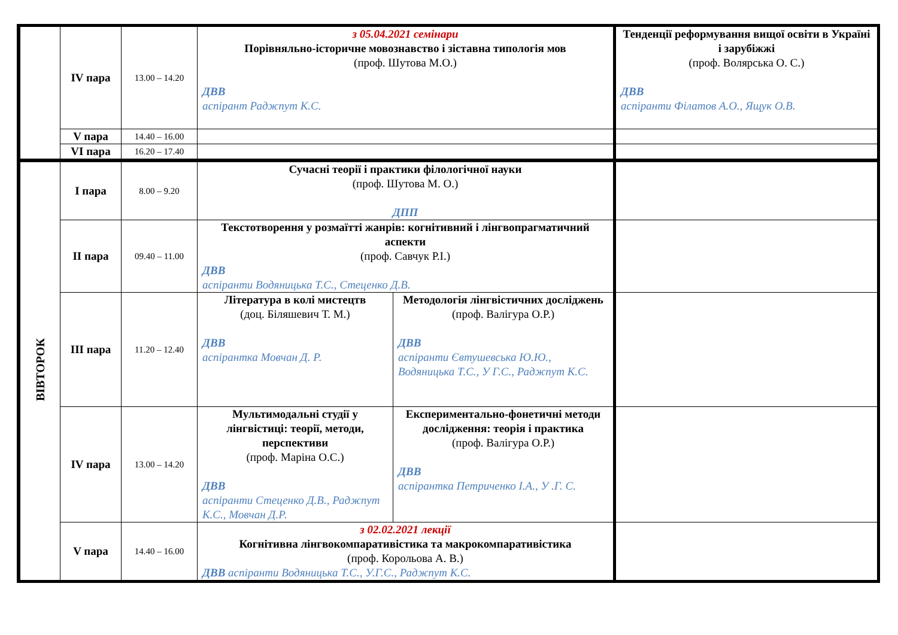| | IV пара | 13.00 – 14.20 | з 05.04.2021 семінари Порівняльно-історичне мовознавство і зіставна типологія мов (проф. Шутова М.О.) ДВВ аспірант Раджпут К.С. | | Тенденції реформування вищої освіти в Україні і зарубіжжі (проф. Волярська О. С.) ДВВ аспіранти Філатов А.О., Ящук О.В. |
| | V пара | 14.40 – 16.00 | | | |
| | VI пара | 16.20 – 17.40 | | | |
| ВІВТОРОК | I пара | 8.00 – 9.20 | Сучасні теорії і практики філологічної науки (проф. Шутова М. О.) ДПП | | |
| | II пара | 09.40 – 11.00 | Текстотворення у розмаїтті жанрів: когнітивний і лінгвопрагматичний аспекти (проф. Савчук Р.І.) ДВВ аспіранти Водяницька Т.С., Стеценко Д.В. | | |
| | III пара | 11.20 – 12.40 | Література в колі мистецтв (доц. Біляшевич Т. М.) ДВВ аспірантка Мовчан Д. Р. | Методологія лінгвістичних досліджень (проф. Валігура О.Р.) ДВВ аспіранти Євтушевська Ю.Ю., Водяницька Т.С., У Г.С., Раджпут К.С. | |
| | IV пара | 13.00 – 14.20 | Мультимодальні студії у лінгвістиці: теорії, методи, перспективи (проф. Маріна О.С.) ДВВ аспіранти Стеценко Д.В., Раджпут К.С., Мовчан Д.Р. | Експериментально-фонетичні методи дослідження: теорія і практика (проф. Валігура О.Р.) ДВВ аспірантка Петриченко І.А., У .Г. С. | |
| | V пара | 14.40 – 16.00 | з 02.02.2021 лекції Когнітивна лінгвокомпаративістика та макрокомпаративістика (проф. Корольова А. В.) ДВВ аспіранти Водяницька Т.С., У.Г.С., Раджпут К.С. | | |